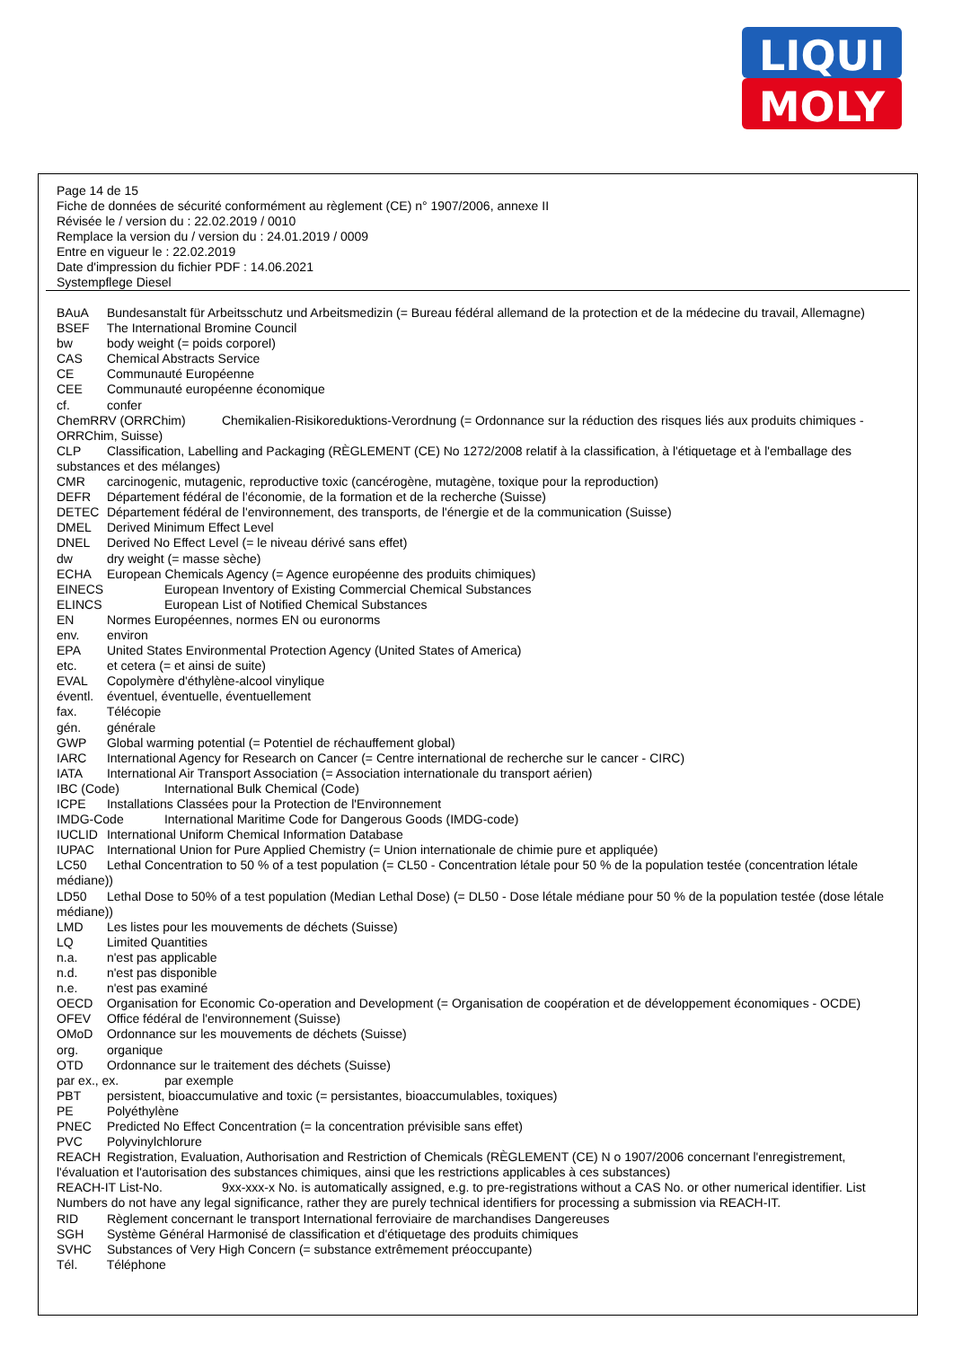LIQUI
MOLY
Page 14 de 15
Fiche de données de sécurité conformément au règlement (CE) n° 1907/2006, annexe II
Révisée le / version du : 22.02.2019 / 0010
Remplace la version du / version du : 24.01.2019 / 0009
Entre en vigueur le : 22.02.2019
Date d'impression du fichier PDF : 14.06.2021
Systempflege Diesel
BAuA Bundesanstalt für Arbeitsschutz und Arbeitsmedizin (= Bureau fédéral allemand de la protection et de la médecine du travail, Allemagne)
BSEF The International Bromine Council
bw body weight (= poids corporel)
CAS Chemical Abstracts Service
CE Communauté Européenne
CEE Communauté européenne économique
cf. confer
ChemRRV (ORRChim) Chemikalien-Risikoreduktions-Verordnung (= Ordonnance sur la réduction des risques liés aux produits chimiques - ORRChim, Suisse)
CLP Classification, Labelling and Packaging (RÈGLEMENT (CE) No 1272/2008 relatif à la classification, à l'étiquetage et à l'emballage des substances et des mélanges)
CMR carcinogenic, mutagenic, reproductive toxic (cancérogène, mutagène, toxique pour la reproduction)
DEFR Département fédéral de l'économie, de la formation et de la recherche (Suisse)
DETEC Département fédéral de l'environnement, des transports, de l'énergie et de la communication (Suisse)
DMEL Derived Minimum Effect Level
DNEL Derived No Effect Level (= le niveau dérivé sans effet)
dw dry weight (= masse sèche)
ECHA European Chemicals Agency (= Agence européenne des produits chimiques)
EINECS European Inventory of Existing Commercial Chemical Substances
ELINCS European List of Notified Chemical Substances
EN Normes Européennes, normes EN ou euronorms
env. environ
EPA United States Environmental Protection Agency (United States of America)
etc. et cetera (= et ainsi de suite)
EVAL Copolymère d'éthylène-alcool vinylique
éventl. éventuel, éventuelle, éventuellement
fax. Télécopie
gén. générale
GWP Global warming potential (= Potentiel de réchauffement global)
IARC International Agency for Research on Cancer (= Centre international de recherche sur le cancer - CIRC)
IATA International Air Transport Association (= Association internationale du transport aérien)
IBC (Code) International Bulk Chemical (Code)
ICPE Installations Classées pour la Protection de l'Environnement
IMDG-Code International Maritime Code for Dangerous Goods (IMDG-code)
IUCLID International Uniform Chemical Information Database
IUPAC International Union for Pure Applied Chemistry (= Union internationale de chimie pure et appliquée)
LC50 Lethal Concentration to 50 % of a test population (= CL50 - Concentration létale pour 50 % de la population testée (concentration létale médiane))
LD50 Lethal Dose to 50% of a test population (Median Lethal Dose) (= DL50 - Dose létale médiane pour 50 % de la population testée (dose létale médiane))
LMD Les listes pour les mouvements de déchets (Suisse)
LQ Limited Quantities
n.a. n'est pas applicable
n.d. n'est pas disponible
n.e. n'est pas examiné
OECD Organisation for Economic Co-operation and Development (= Organisation de coopération et de développement économiques - OCDE)
OFEV Office fédéral de l'environnement (Suisse)
OMoD Ordonnance sur les mouvements de déchets (Suisse)
org. organique
OTD Ordonnance sur le traitement des déchets (Suisse)
par ex., ex. par exemple
PBT persistent, bioaccumulative and toxic (= persistantes, bioaccumulables, toxiques)
PE Polyéthylène
PNEC Predicted No Effect Concentration (= la concentration prévisible sans effet)
PVC Polyvinylchlorure
REACH Registration, Evaluation, Authorisation and Restriction of Chemicals (RÈGLEMENT (CE) N o 1907/2006 concernant l'enregistrement, l'évaluation et l'autorisation des substances chimiques, ainsi que les restrictions applicables à ces substances)
REACH-IT List-No. 9xx-xxx-x No. is automatically assigned, e.g. to pre-registrations without a CAS No. or other numerical identifier. List Numbers do not have any legal significance, rather they are purely technical identifiers for processing a submission via REACH-IT.
RID Règlement concernant le transport International ferroviaire de marchandises Dangereuses
SGH Système Général Harmonisé de classification et d'étiquetage des produits chimiques
SVHC Substances of Very High Concern (= substance extrêmement préoccupante)
Tél. Téléphone